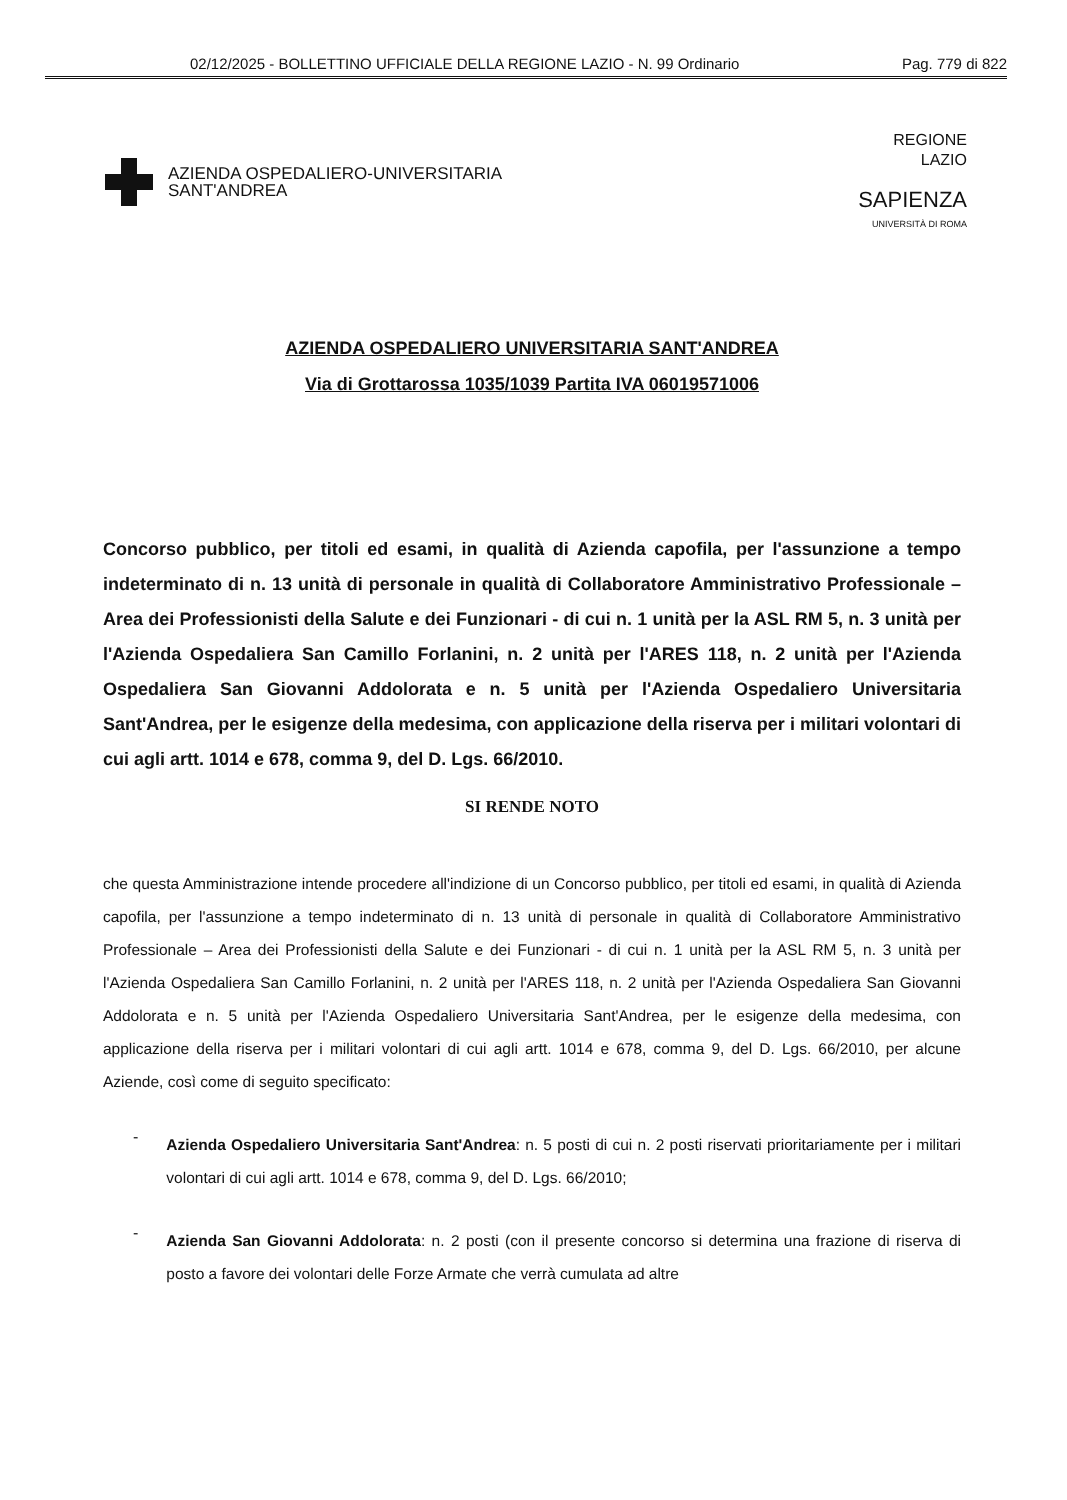02/12/2025 - BOLLETTINO UFFICIALE DELLA REGIONE LAZIO - N. 99 Ordinario Pag. 779 di 822
AZIENDA OSPEDALIERO-UNIVERSITARIA
SANT'ANDREA
REGIONE
LAZIO
SAPIENZA
UNIVERSITÀ DI ROMA
AZIENDA OSPEDALIERO UNIVERSITARIA SANT'ANDREA
Via di Grottarossa 1035/1039 Partita IVA 06019571006
Concorso pubblico, per titoli ed esami, in qualità di Azienda capofila, per l'assunzione a tempo indeterminato di n. 13 unità di personale in qualità di Collaboratore Amministrativo Professionale – Area dei Professionisti della Salute e dei Funzionari - di cui n. 1 unità per la ASL RM 5, n. 3 unità per l'Azienda Ospedaliera San Camillo Forlanini, n. 2 unità per l'ARES 118, n. 2 unità per l'Azienda Ospedaliera San Giovanni Addolorata e n. 5 unità per l'Azienda Ospedaliero Universitaria Sant'Andrea, per le esigenze della medesima, con applicazione della riserva per i militari volontari di cui agli artt. 1014 e 678, comma 9, del D. Lgs. 66/2010.
SI RENDE NOTO
che questa Amministrazione intende procedere all'indizione di un Concorso pubblico, per titoli ed esami, in qualità di Azienda capofila, per l'assunzione a tempo indeterminato di n. 13 unità di personale in qualità di Collaboratore Amministrativo Professionale – Area dei Professionisti della Salute e dei Funzionari - di cui n. 1 unità per la ASL RM 5, n. 3 unità per l'Azienda Ospedaliera San Camillo Forlanini, n. 2 unità per l'ARES 118, n. 2 unità per l'Azienda Ospedaliera San Giovanni Addolorata e n. 5 unità per l'Azienda Ospedaliero Universitaria Sant'Andrea, per le esigenze della medesima, con applicazione della riserva per i militari volontari di cui agli artt. 1014 e 678, comma 9, del D. Lgs. 66/2010, per alcune Aziende, così come di seguito specificato:
-
Azienda Ospedaliero Universitaria Sant'Andrea: n. 5 posti di cui n. 2 posti riservati prioritariamente per i militari volontari di cui agli artt. 1014 e 678, comma 9, del D. Lgs. 66/2010;
-
Azienda San Giovanni Addolorata: n. 2 posti (con il presente concorso si determina una frazione di riserva di posto a favore dei volontari delle Forze Armate che verrà cumulata ad altre